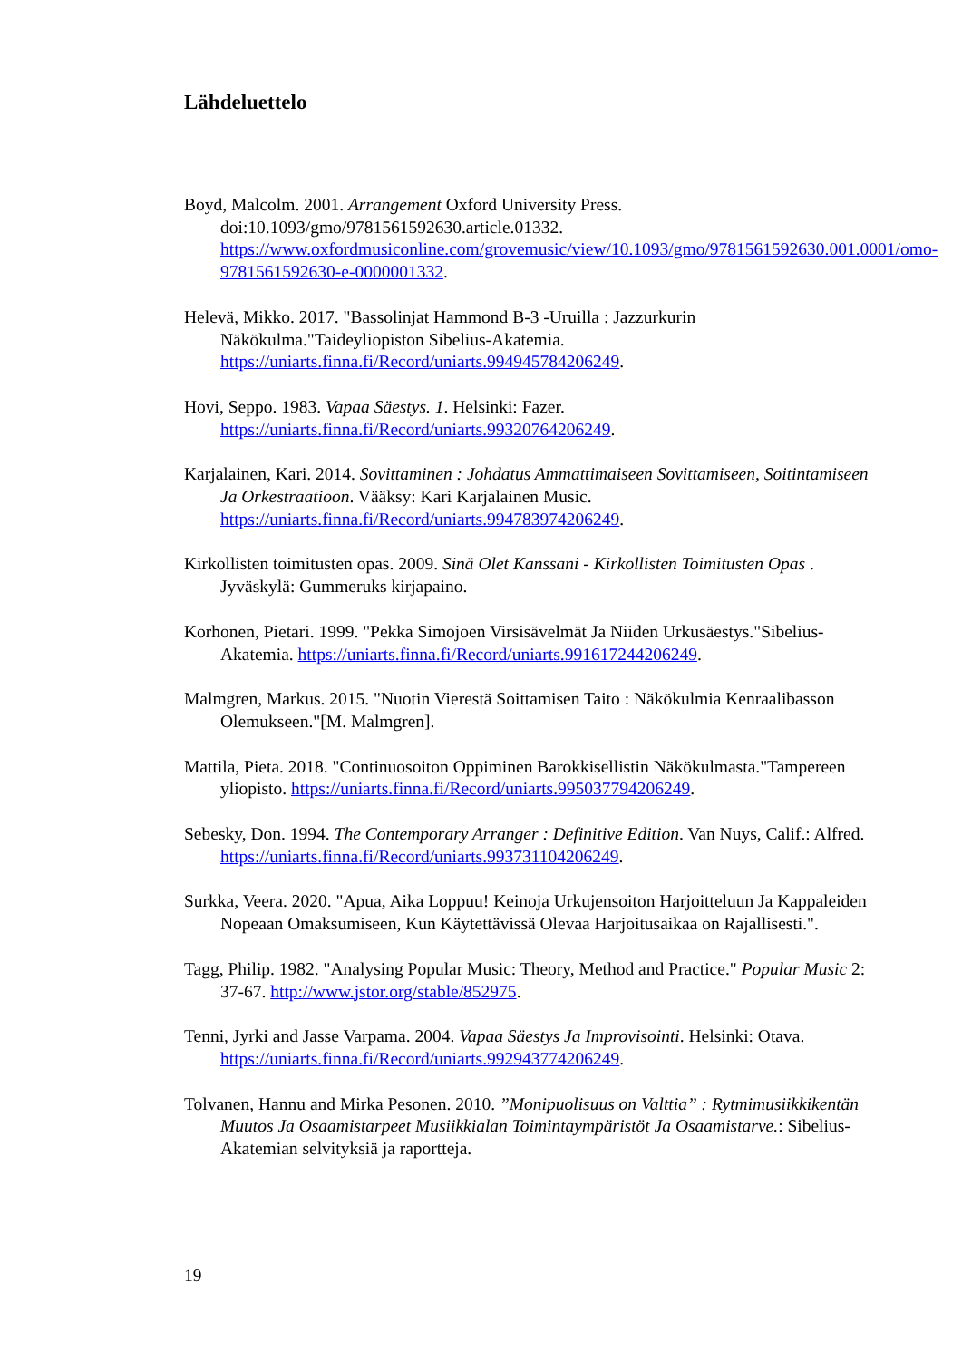Lähdeluettelo
Boyd, Malcolm. 2001. Arrangement Oxford University Press. doi:10.1093/gmo/9781561592630.article.01332. https://www.oxfordmusiconline.com/grovemusic/view/10.1093/gmo/9781561592630.001.0001/omo-9781561592630-e-0000001332.
Helevä, Mikko. 2017. "Bassolinjat Hammond B-3 -Uruilla : Jazzurkurin Näkökulma."Taideyliopiston Sibelius-Akatemia. https://uniarts.finna.fi/Record/uniarts.994945784206249.
Hovi, Seppo. 1983. Vapaa Säestys. 1. Helsinki: Fazer. https://uniarts.finna.fi/Record/uniarts.99320764206249.
Karjalainen, Kari. 2014. Sovittaminen : Johdatus Ammattimaiseen Sovittamiseen, Soitintamiseen Ja Orkestraatioon. Vääksy: Kari Karjalainen Music. https://uniarts.finna.fi/Record/uniarts.994783974206249.
Kirkollisten toimitusten opas. 2009. Sinä Olet Kanssani - Kirkollisten Toimitusten Opas . Jyväskylä: Gummeruks kirjapaino.
Korhonen, Pietari. 1999. "Pekka Simojoen Virsisävelmät Ja Niiden Urkusäestys."Sibelius-Akatemia. https://uniarts.finna.fi/Record/uniarts.991617244206249.
Malmgren, Markus. 2015. "Nuotin Vierestä Soittamisen Taito : Näkökulmia Kenraalibasson Olemukseen."[M. Malmgren].
Mattila, Pieta. 2018. "Continuosoiton Oppiminen Barokkisellistin Näkökulmasta."Tampereen yliopisto. https://uniarts.finna.fi/Record/uniarts.995037794206249.
Sebesky, Don. 1994. The Contemporary Arranger : Definitive Edition. Van Nuys, Calif.: Alfred. https://uniarts.finna.fi/Record/uniarts.993731104206249.
Surkka, Veera. 2020. "Apua, Aika Loppuu! Keinoja Urkujensoiton Harjoitteluun Ja Kappaleiden Nopeaan Omaksumiseen, Kun Käytettävissä Olevaa Harjoitusaikaa on Rajallisesti.".
Tagg, Philip. 1982. "Analysing Popular Music: Theory, Method and Practice." Popular Music 2: 37-67. http://www.jstor.org/stable/852975.
Tenni, Jyrki and Jasse Varpama. 2004. Vapaa Säestys Ja Improvisointi. Helsinki: Otava. https://uniarts.finna.fi/Record/uniarts.992943774206249.
Tolvanen, Hannu and Mirka Pesonen. 2010. ”Monipuolisuus on Valttia” : Rytmimusiikkikentän Muutos Ja Osaamistarpeet Musiikkialan Toimintaympäristöt Ja Osaamistarve.: Sibelius-Akatemian selvityksiä ja raportteja.
19